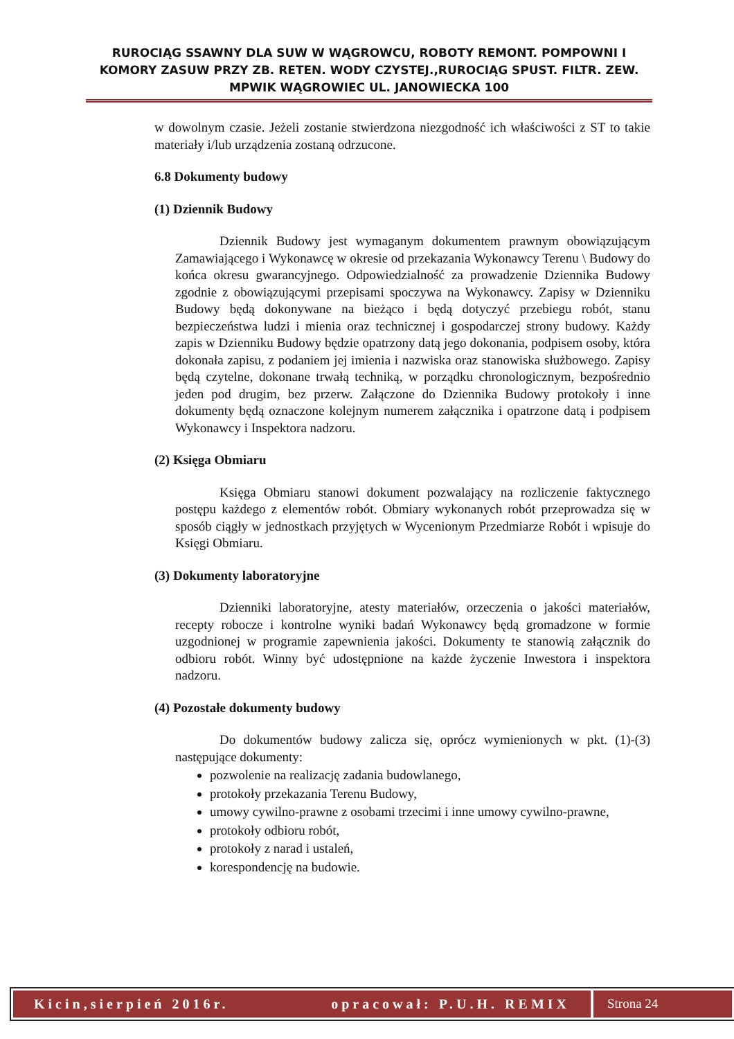RUROCIĄG SSAWNY DLA SUW W WĄGROWCU, ROBOTY REMONT. POMPOWNI I KOMORY ZASUW PRZY ZB. RETEN. WODY CZYSTEJ.,RUROCIĄG SPUST. FILTR. ZEW. MPWIK WĄGROWIEC UL. JANOWIECKA 100
w dowolnym czasie. Jeżeli zostanie stwierdzona niezgodność ich właściwości z ST to takie materiały i/lub urządzenia zostaną odrzucone.
6.8 Dokumenty budowy
(1) Dziennik Budowy
Dziennik Budowy jest wymaganym dokumentem prawnym obowiązującym Zamawiającego i Wykonawcę w okresie od przekazania Wykonawcy Terenu \ Budowy do końca okresu gwarancyjnego. Odpowiedzialność za prowadzenie Dziennika Budowy zgodnie z obowiązującymi przepisami spoczywa na Wykonawcy. Zapisy w Dzienniku Budowy będą dokonywane na bieżąco i będą dotyczyć przebiegu robót, stanu bezpieczeństwa ludzi i mienia oraz technicznej i gospodarczej strony budowy. Każdy zapis w Dzienniku Budowy będzie opatrzony datą jego dokonania, podpisem osoby, która dokonała zapisu, z podaniem jej imienia i nazwiska oraz stanowiska służbowego. Zapisy będą czytelne, dokonane trwałą techniką, w porządku chronologicznym, bezpośrednio jeden pod drugim, bez przerw. Załączone do Dziennika Budowy protokoły i inne dokumenty będą oznaczone kolejnym numerem załącznika i opatrzone datą i podpisem Wykonawcy i Inspektora nadzoru.
(2) Księga Obmiaru
Księga Obmiaru stanowi dokument pozwalający na rozliczenie faktycznego postępu każdego z elementów robót. Obmiary wykonanych robót przeprowadza się w sposób ciągły w jednostkach przyjętych w Wycenionym Przedmiarze Robót i wpisuje do Księgi Obmiaru.
(3) Dokumenty laboratoryjne
Dzienniki laboratoryjne, atesty materiałów, orzeczenia o jakości materiałów, recepty robocze i kontrolne wyniki badań Wykonawcy będą gromadzone w formie uzgodnionej w programie zapewnienia jakości. Dokumenty te stanowią załącznik do odbioru robót. Winny być udostępnione na każde życzenie Inwestora i inspektora nadzoru.
(4) Pozostałe dokumenty budowy
Do dokumentów budowy zalicza się, oprócz wymienionych w pkt. (1)-(3) następujące dokumenty:
pozwolenie na realizację zadania budowlanego,
protokoły przekazania Terenu Budowy,
umowy cywilno-prawne z osobami trzecimi i inne umowy cywilno-prawne,
protokoły odbioru robót,
protokoły z narad i ustaleń,
korespondencję na budowie.
Kicin,sierpień 2016r. opracował: P.U.H. REMIX
Strona 24